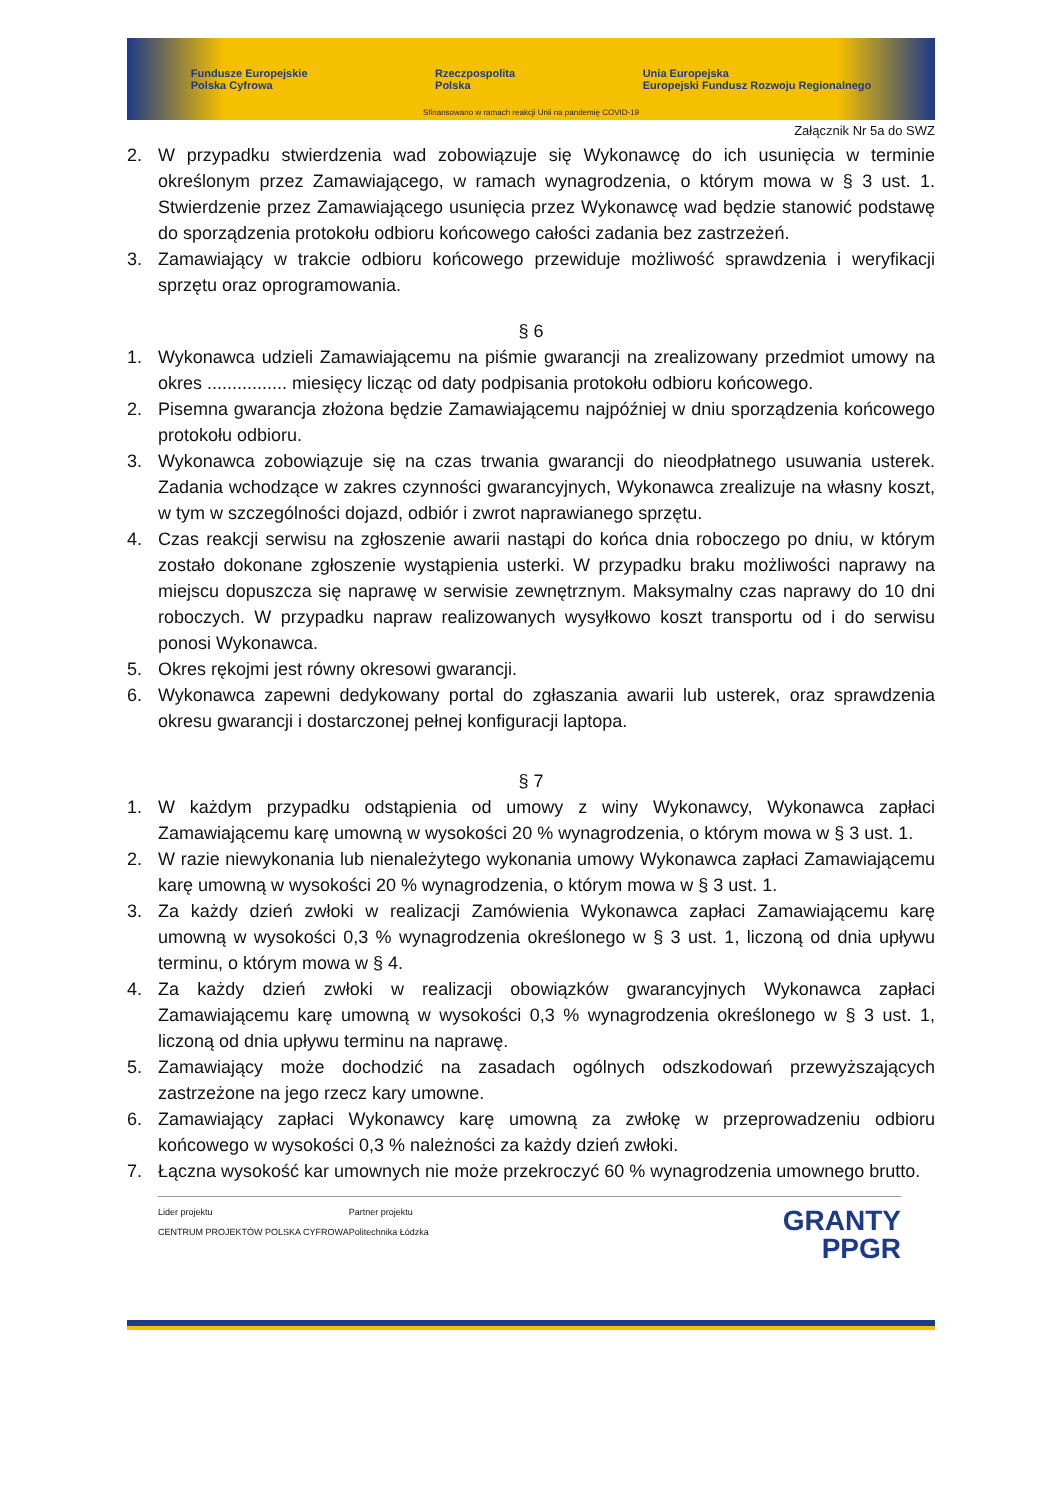Fundusze Europejskie
Polska Cyfrowa Rzeczpospolita
Polska Unia Europejska
Europejski Fundusz Rozwoju Regionalnego
Sfinansowano w ramach reakcji Unii na pandemię COVID-19
Załącznik Nr 5a do SWZ
2. W przypadku stwierdzenia wad zobowiązuje się Wykonawcę do ich usunięcia w terminie określonym przez Zamawiającego, w ramach wynagrodzenia, o którym mowa w § 3 ust. 1. Stwierdzenie przez Zamawiającego usunięcia przez Wykonawcę wad będzie stanowić podstawę do sporządzenia protokołu odbioru końcowego całości zadania bez zastrzeżeń.
3. Zamawiający w trakcie odbioru końcowego przewiduje możliwość sprawdzenia i weryfikacji sprzętu oraz oprogramowania.
§ 6
1. Wykonawca udzieli Zamawiającemu na piśmie gwarancji na zrealizowany przedmiot umowy na okres ................ miesięcy licząc od daty podpisania protokołu odbioru końcowego.
2. Pisemna gwarancja złożona będzie Zamawiającemu najpóźniej w dniu sporządzenia końcowego protokołu odbioru.
3. Wykonawca zobowiązuje się na czas trwania gwarancji do nieodpłatnego usuwania usterek. Zadania wchodzące w zakres czynności gwarancyjnych, Wykonawca zrealizuje na własny koszt, w tym w szczególności dojazd, odbiór i zwrot naprawianego sprzętu.
4. Czas reakcji serwisu na zgłoszenie awarii nastąpi do końca dnia roboczego po dniu, w którym zostało dokonane zgłoszenie wystąpienia usterki. W przypadku braku możliwości naprawy na miejscu dopuszcza się naprawę w serwisie zewnętrznym. Maksymalny czas naprawy do 10 dni roboczych. W przypadku napraw realizowanych wysyłkowo koszt transportu od i do serwisu ponosi Wykonawca.
5. Okres rękojmi jest równy okresowi gwarancji.
6. Wykonawca zapewni dedykowany portal do zgłaszania awarii lub usterek, oraz sprawdzenia okresu gwarancji i dostarczonej pełnej konfiguracji laptopa.
§ 7
1. W każdym przypadku odstąpienia od umowy z winy Wykonawcy, Wykonawca zapłaci Zamawiającemu karę umowną w wysokości 20 % wynagrodzenia, o którym mowa w § 3 ust. 1.
2. W razie niewykonania lub nienależytego wykonania umowy Wykonawca zapłaci Zamawiającemu karę umowną w wysokości 20 % wynagrodzenia, o którym mowa w § 3 ust. 1.
3. Za każdy dzień zwłoki w realizacji Zamówienia Wykonawca zapłaci Zamawiającemu karę umowną w wysokości 0,3 % wynagrodzenia określonego w § 3 ust. 1, liczoną od dnia upływu terminu, o którym mowa w § 4.
4. Za każdy dzień zwłoki w realizacji obowiązków gwarancyjnych Wykonawca zapłaci Zamawiającemu karę umowną w wysokości 0,3 % wynagrodzenia określonego w § 3 ust. 1, liczoną od dnia upływu terminu na naprawę.
5. Zamawiający może dochodzić na zasadach ogólnych odszkodowań przewyższających zastrzeżone na jego rzecz kary umowne.
6. Zamawiający zapłaci Wykonawcy karę umowną za zwłokę w przeprowadzeniu odbioru końcowego w wysokości 0,3 % należności za każdy dzień zwłoki.
7. Łączna wysokość kar umownych nie może przekroczyć 60 % wynagrodzenia umownego brutto.
Lider projektu
CENTRUM PROJEKTÓW POLSKA CYFROWA
Partner projektu
Politechnika Łódzka
GRANTY
PPGR